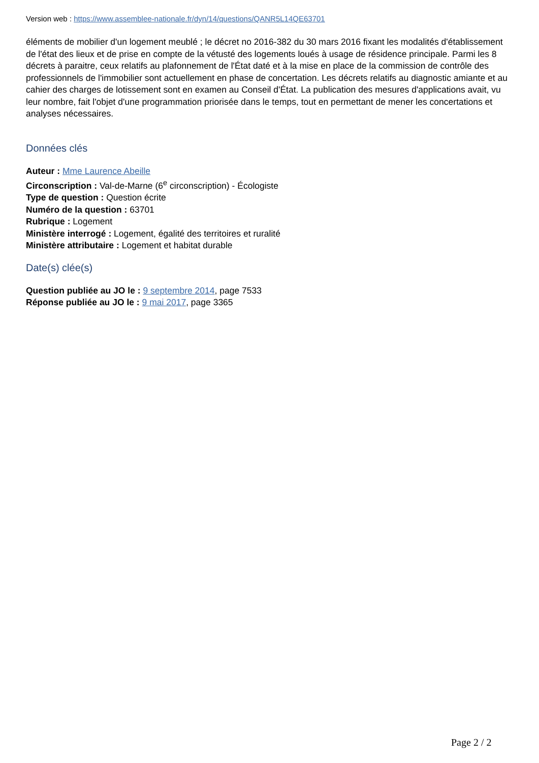Version web : https://www.assemblee-nationale.fr/dyn/14/questions/QANR5L14QE63701
éléments de mobilier d'un logement meublé ; le décret no 2016-382 du 30 mars 2016 fixant les modalités d'établissement de l'état des lieux et de prise en compte de la vétusté des logements loués à usage de résidence principale. Parmi les 8 décrets à paraitre, ceux relatifs au plafonnement de l'État daté et à la mise en place de la commission de contrôle des professionnels de l'immobilier sont actuellement en phase de concertation. Les décrets relatifs au diagnostic amiante et au cahier des charges de lotissement sont en examen au Conseil d'État. La publication des mesures d'applications avait, vu leur nombre, fait l'objet d'une programmation priorisée dans le temps, tout en permettant de mener les concertations et analyses nécessaires.
Données clés
Auteur : Mme Laurence Abeille
Circonscription : Val-de-Marne (6<sup>e</sup> circonscription) - Écologiste
Type de question : Question écrite
Numéro de la question : 63701
Rubrique : Logement
Ministère interrogé : Logement, égalité des territoires et ruralité
Ministère attributaire : Logement et habitat durable
Date(s) clée(s)
Question publiée au JO le : 9 septembre 2014, page 7533
Réponse publiée au JO le : 9 mai 2017, page 3365
Page 2 / 2